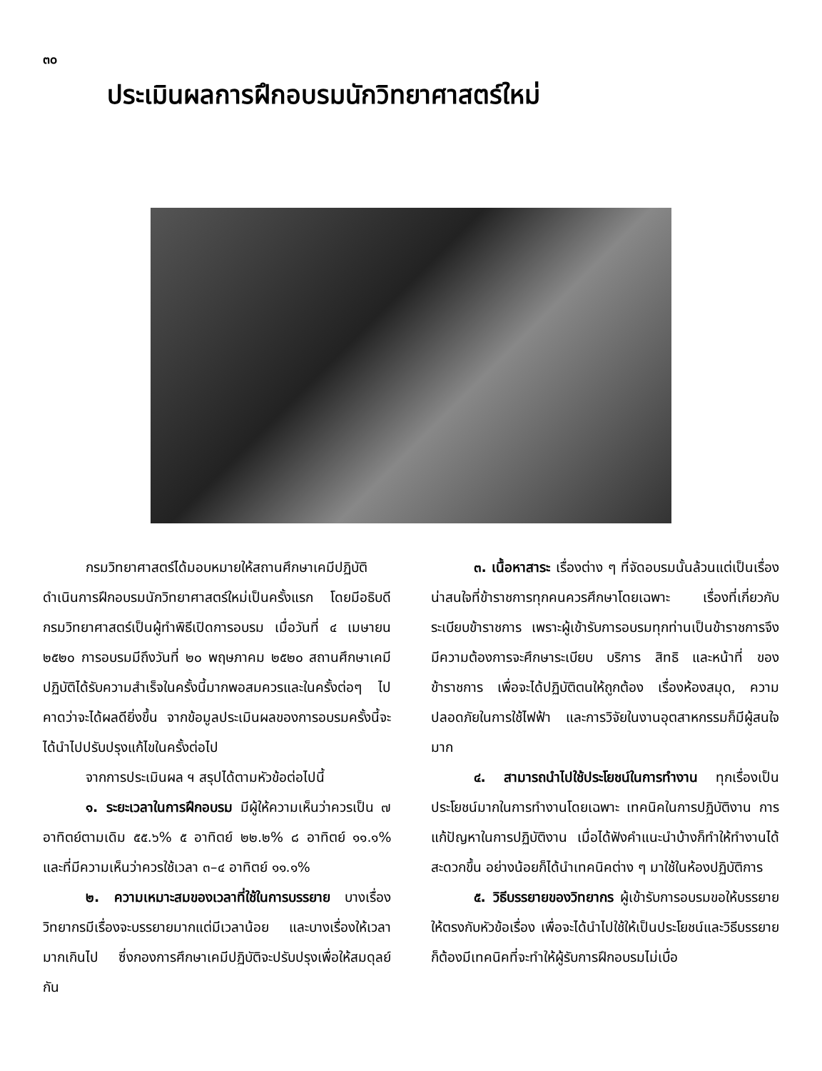๓๐
ประเมินผลการฝึกอบรมนักวิทยาศาสตร์ใหม่
กรมวิทยาศาสตร์ได้มอบหมายให้สถานศึกษาเคมีปฏิบัติดำเนินการฝึกอบรมนักวิทยาศาสตร์ใหม่เป็นครั้งแรก โดยมีอธิบดีกรมวิทยาศาสตร์เป็นผู้ทำพิธีเปิดการอบรม เมื่อวันที่ ๔ เมษายน ๒๕๒๐ การอบรมมีถึงวันที่ ๒๐ พฤษภาคม ๒๕๒๐ สถานศึกษาเคมีปฏิบัติได้รับความสำเร็จในครั้งนี้มากพอสมควรและในครั้งต่อๆ ไปคาดว่าจะได้ผลดียิ่งขึ้น จากข้อมูลประเมินผลของการอบรมครั้งนี้จะได้นำไปปรับปรุงแก้ไขในครั้งต่อไป
จากการประเมินผล ฯ สรุปได้ตามหัวข้อต่อไปนี้
๑. ระยะเวลาในการฝึกอบรม มีผู้ให้ความเห็นว่าควรเป็น ๗ อาทิตย์ตามเดิม ๕๕.๖% ๕ อาทิตย์ ๒๒.๒% ๘ อาทิตย์ ๑๑.๑% และที่มีความเห็นว่าควรใช้เวลา ๓–๔ อาทิตย์ ๑๑.๑%
๒. ความเหมาะสมของเวลาที่ใช้ในการบรรยาย บางเรื่องวิทยากรมีเรื่องจะบรรยายมากแต่มีเวลาน้อย และบางเรื่องให้เวลามากเกินไป ซึ่งกองการศึกษาเคมีปฏิบัติจะปรับปรุงเพื่อให้สมดุลย์กัน
๓. เนื้อหาสาระ เรื่องต่าง ๆ ที่จัดอบรมนั้นล้วนแต่เป็นเรื่องน่าสนใจที่ข้าราชการทุกคนควรศึกษาโดยเฉพาะ เรื่องที่เกี่ยวกับระเบียบข้าราชการ เพราะผู้เข้ารับการอบรมทุกท่านเป็นข้าราชการจึงมีความต้องการจะศึกษาระเบียบ บริการ สิทธิ และหน้าที่ ของข้าราชการ เพื่อจะได้ปฏิบัติตนให้ถูกต้อง เรื่องห้องสมุด, ความปลอดภัยในการใช้ไฟฟ้า และการวิจัยในงานอุตสาหกรรมก็มีผู้สนใจมาก
๔. สามารถนำไปใช้ประโยชน์ในการทำงาน ทุกเรื่องเป็นประโยชน์มากในการทำงานโดยเฉพาะ เทคนิคในการปฏิบัติงาน การแก้ปัญหาในการปฏิบัติงาน เมื่อได้ฟังคำแนะนำบ้างก็ทำให้ทำงานได้สะดวกขึ้น อย่างน้อยก็ได้นำเทคนิคต่าง ๆ มาใช้ในห้องปฏิบัติการ
๕. วิธีบรรยายของวิทยากร ผู้เข้ารับการอบรมขอให้บรรยายให้ตรงกับหัวข้อเรื่อง เพื่อจะได้นำไปใช้ให้เป็นประโยชน์และวิธีบรรยายก็ต้องมีเทคนิคที่จะทำให้ผู้รับการฝึกอบรมไม่เบื่อ